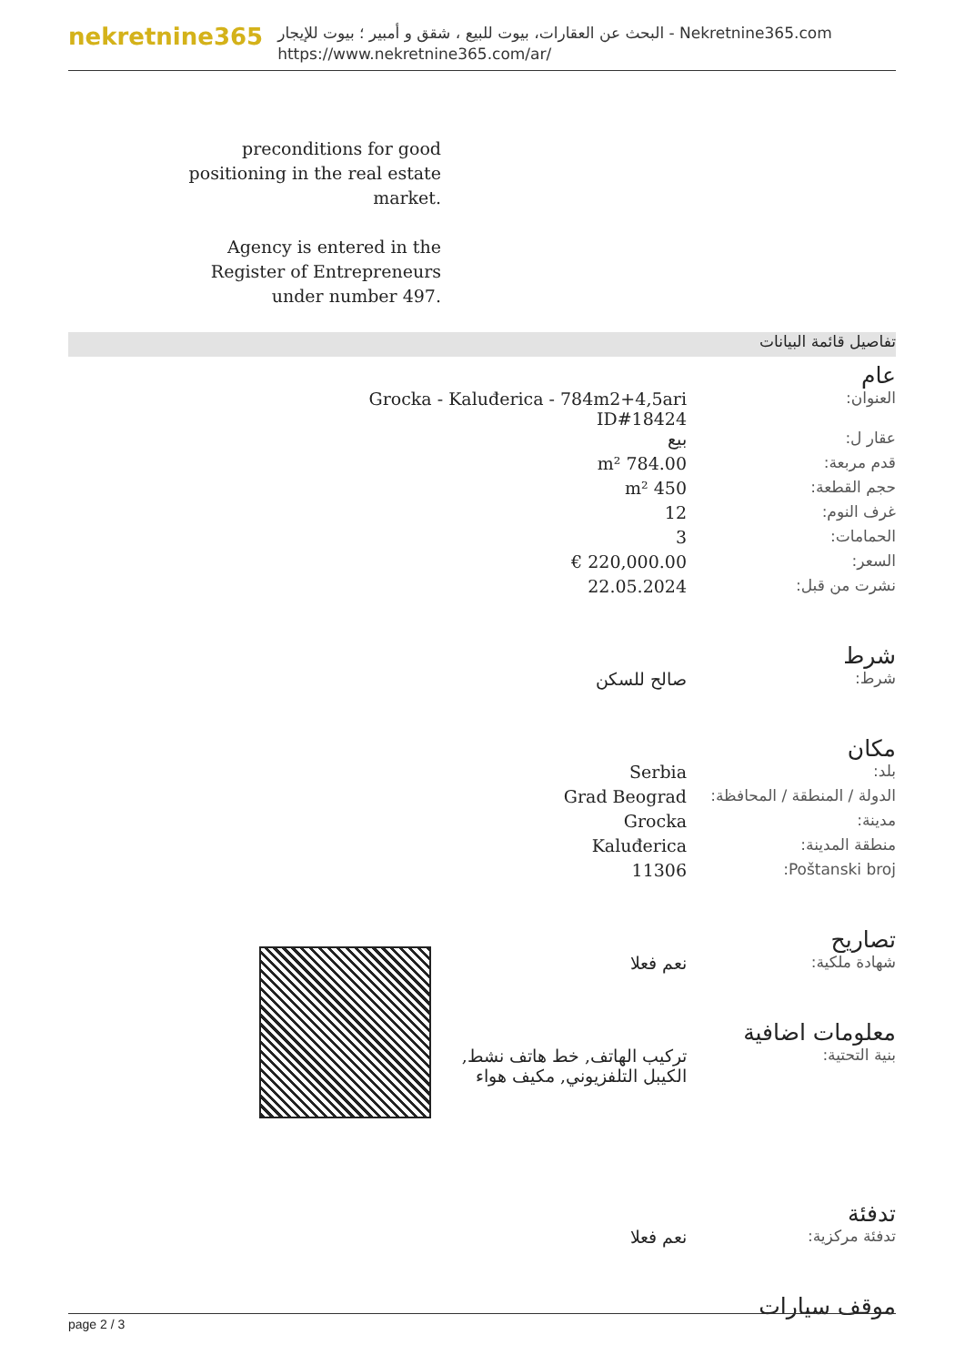nekretnine365
البحث عن العقارات، بيوت للبيع ، شقق و أمبير ؛ بيوت للإيجار - Nekretnine365.com
https://www.nekretnine365.com/ar/
preconditions for good positioning in the real estate market.
Agency is entered in the Register of Entrepreneurs under number 497.
تفاصيل قائمة البيانات
عام
| العنوان: | Grocka - Kaluđerica - 784m2+4,5ari ID#18424 | |
| عقار ل: | بيع | |
| قدم مربعة: | 784.00 m² | |
| حجم القطعة: | 450 m² | |
| غرف النوم: | 12 | |
| الحمامات: | 3 | |
| السعر: | 220,000.00 € | |
| نشرت من قبل: | 22.05.2024 | |
شرط
| شرط: | صالح للسكن |
مكان
| بلد: | Serbia |
| الدولة / المنطقة / المحافظة: | Grad Beograd |
| مدينة: | Grocka |
| منطقة المدينة: | Kaluđerica |
| Poštanski broj: | 11306 |
تصاريح
| شهادة ملكية: | نعم فعلا |
معلومات اضافية
| بنية التحتية: | تركيب الهاتف, خط هاتف نشط, الكيبل التلفزيوني, مكيف هواء | |
تدفئة
| تدفئة مركزية: | نعم فعلا |
موقف سيارات
page 2 / 3